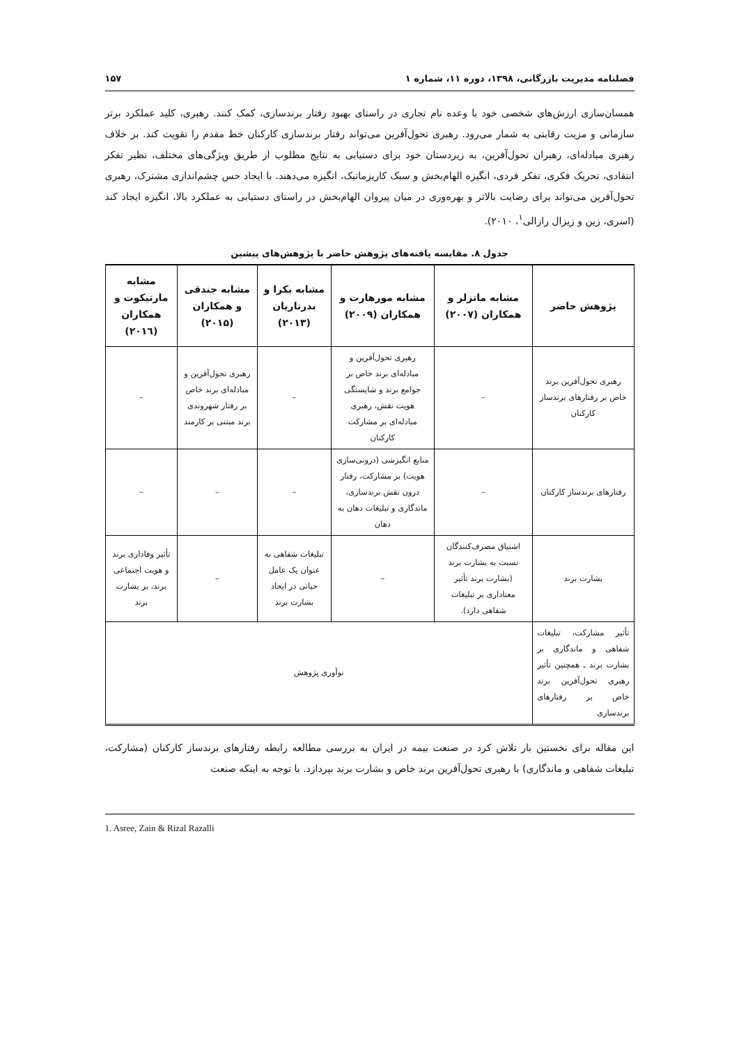فصلنامه مدیریت بازرگانی، ۱۳۹۸، دوره ۱۱، شماره ۱ ۱۵۷
همسان‌سازی ارزش‌های شخصی خود با وعده نام تجاری در راستای بهبود رفتار برندسازی، کمک کنند. رهبری، کلید عملکرد برتر سازمانی و مزیت رقابتی به شمار می‌رود. رهبری تحول‌آفرین می‌تواند رفتار برندسازی کارکنان خط مقدم را تقویت کند. بر خلاف رهبری مبادله‌ای، رهبران تحول‌آفرین، به زیردستان خود برای دستیابی به نتایج مطلوب از طریق ویژگی‌های مختلف، نظیر تفکر انتقادی، تحریک فکری، تفکر فردی، انگیزه الهام‌بخش و سبک کاریزماتیک، انگیزه می‌دهند. با ایجاد حس چشم‌اندازی مشترک، رهبری تحول‌آفرین می‌تواند برای رضایت بالاتر و بهره‌وری در میان پیروان الهام‌بخش در راستای دستیابی به عملکرد بالا، انگیزه ایجاد کند (اسری، زین و زیزال رازالی<sup>۱</sup>، ۲۰۱۰).
جدول ۸. مقایسه یافته‌های پژوهش حاضر با پژوهش‌های پیشین
| پژوهش حاضر | مشابه ماتزلر و همکاران (۲۰۰۷) | مشابه مورهارت و همکاران (۲۰۰۹) | مشابه بکرا و بدرناریان (۲۰۱۳) | مشابه جندقی و همکاران (۲۰۱۵) | مشابه مارتیکوت و همکاران (۲۰۱٦) |
| --- | --- | --- | --- | --- | --- |
| رهبری تحول‌آفرین برند خاص بر رفتارهای برندساز کارکنان | – | رهبری تحول‌آفرین و مبادله‌ای برند خاص بر جوامع برند و شایستگی هویت نقش، رهبری مبادله‌ای بر مشارکت کارکنان | – | رهبری تحول‌آفرین و مبادله‌ای برند خاص بر رفتار شهروندی برند مبتنی بر کارمند | – |
| رفتارهای برندساز کارکنان | – | منابع انگیزشی (درونی‌سازی هویت) بر مشارکت، رفتار درون نقش برندسازی، ماندگاری و تبلیغات دهان به دهان | – | – | – |
| بشارت برند | اشتیاق مصرف‌کنندگان نسبت به بشارت برند (بشارت برند تأثیر معناداری بر تبلیغات شفاهی دارد). | – | تبلیغات شفاهی به عنوان یک عامل حیاتی در ایجاد بشارت برند | – | تأثیر وفاداری برند و هویت اجتماعی برند، بر بشارت برند |
| تأثیر مشارکت، تبلیغات شفاهی و ماندگاری بر بشارت برند ـ همچنین تأثیر رهبری تحول‌آفرین برند خاص بر رفتارهای برندسازی | نوآوری پژوهش | | | | |
این مقاله برای نخستین بار تلاش کرد در صنعت بیمه در ایران به بررسی مطالعه رابطه رفتارهای برندساز کارکنان (مشارکت، تبلیغات شفاهی و ماندگاری) با رهبری تحول‌آفرین برند خاص و بشارت برند بپردازد. با توجه به اینکه صنعت
1. Asree, Zain & Rizal Razalli